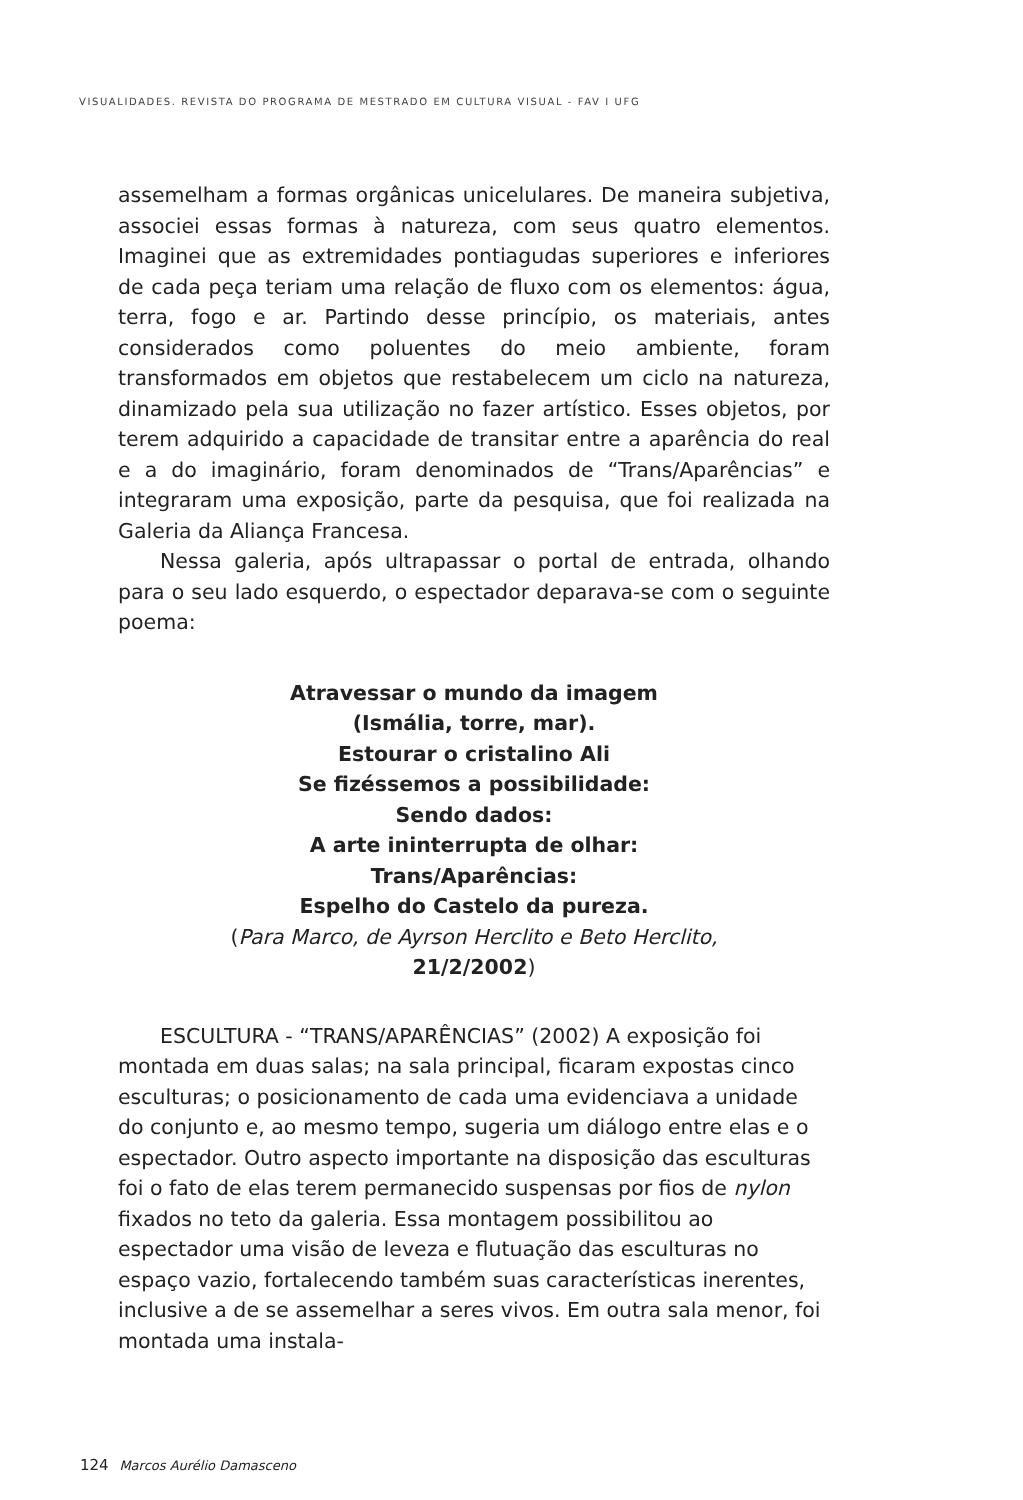VISUALIDADES. REVISTA DO PROGRAMA DE MESTRADO EM CULTURA VISUAL - FAV I UFG
assemelham a formas orgânicas unicelulares. De maneira subjetiva, associei essas formas à natureza, com seus quatro elementos. Imaginei que as extremidades pontiagudas superiores e inferiores de cada peça teriam uma relação de fluxo com os elementos: água, terra, fogo e ar. Partindo desse princípio, os materiais, antes considerados como poluentes do meio ambiente, foram transformados em objetos que restabelecem um ciclo na natureza, dinamizado pela sua utilização no fazer artístico. Esses objetos, por terem adquirido a capacidade de transitar entre a aparência do real e a do imaginário, foram denominados de “Trans/Aparências” e integraram uma exposição, parte da pesquisa, que foi realizada na Galeria da Aliança Francesa.
Nessa galeria, após ultrapassar o portal de entrada, olhando para o seu lado esquerdo, o espectador deparava-se com o seguinte poema:
Atravessar o mundo da imagem
(Ismália, torre, mar).
Estourar o cristalino Ali
Se fizéssemos a possibilidade:
Sendo dados:
A arte ininterrupta de olhar:
Trans/Aparências:
Espelho do Castelo da pureza.
(Para Marco, de Ayrson Herclito e Beto Herclito,
21/2/2002)
ESCULTURA - “TRANS/APARÊNCIAS” (2002) A exposição foi montada em duas salas; na sala principal, ficaram expostas cinco esculturas; o posicionamento de cada uma evidenciava a unidade do conjunto e, ao mesmo tempo, sugeria um diálogo entre elas e o espectador. Outro aspecto importante na disposição das esculturas foi o fato de elas terem permanecido suspensas por fios de nylon fixados no teto da galeria. Essa montagem possibilitou ao espectador uma visão de leveza e flutuação das esculturas no espaço vazio, fortalecendo também suas características inerentes, inclusive a de se assemelhar a seres vivos. Em outra sala menor, foi montada uma instala-
124 Marcos Aurélio Damasceno